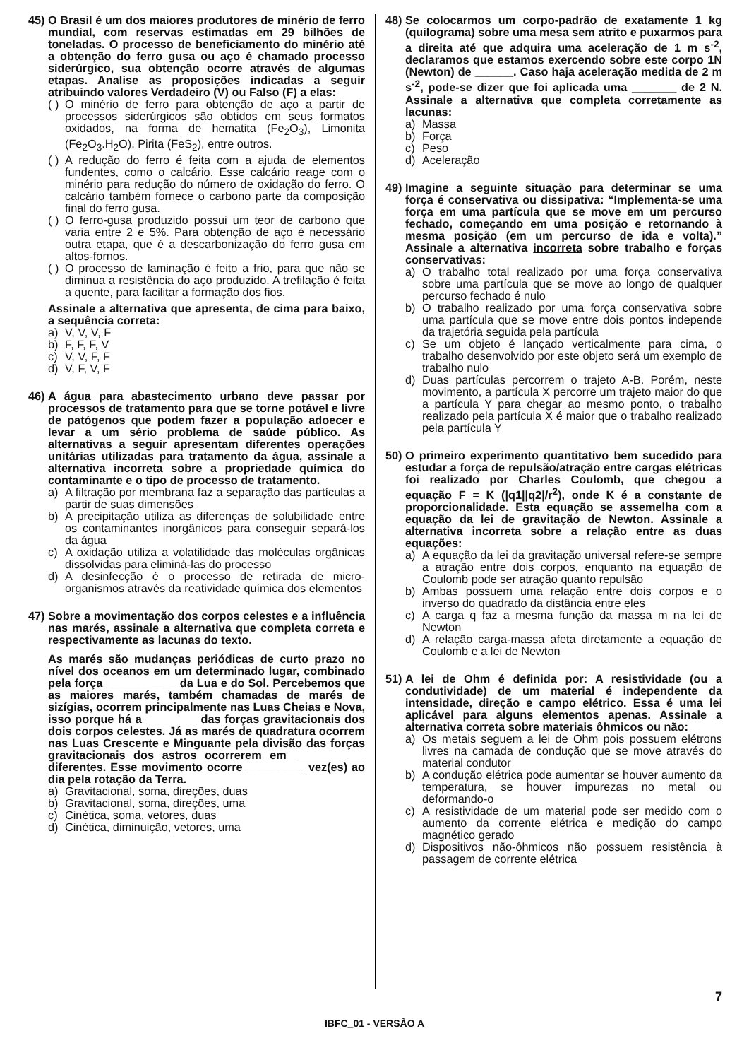45)
O Brasil é um dos maiores produtores de minério de ferro mundial, com reservas estimadas em 29 bilhões de toneladas. O processo de beneficiamento do minério até a obtenção do ferro gusa ou aço é chamado processo siderúrgico, sua obtenção ocorre através de algumas etapas. Analise as proposições indicadas a seguir atribuindo valores Verdadeiro (V) ou Falso (F) a elas:
( ) O minério de ferro para obtenção de aço a partir de processos siderúrgicos são obtidos em seus formatos oxidados, na forma de hematita (Fe<sub>2</sub>O<sub>3</sub>), Limonita (Fe<sub>2</sub>O<sub>3</sub>.H<sub>2</sub>O), Pirita (FeS<sub>2</sub>), entre outros.
( ) A redução do ferro é feita com a ajuda de elementos fundentes, como o calcário. Esse calcário reage com o minério para redução do número de oxidação do ferro. O calcário também fornece o carbono parte da composição final do ferro gusa.
( ) O ferro-gusa produzido possui um teor de carbono que varia entre 2 e 5%. Para obtenção de aço é necessário outra etapa, que é a descarbonização do ferro gusa em altos-fornos.
( ) O processo de laminação é feito a frio, para que não se diminua a resistência do aço produzido. A trefilação é feita a quente, para facilitar a formação dos fios.
Assinale a alternativa que apresenta, de cima para baixo, a sequência correta:
a) V, V, V, F
b) F, F, F, V
c) V, V, F, F
d) V, F, V, F
46)
A água para abastecimento urbano deve passar por processos de tratamento para que se torne potável e livre de patógenos que podem fazer a população adoecer e levar a um sério problema de saúde público. As alternativas a seguir apresentam diferentes operações unitárias utilizadas para tratamento da água, assinale a alternativa incorreta sobre a propriedade química do contaminante e o tipo de processo de tratamento.
a) A filtração por membrana faz a separação das partículas a partir de suas dimensões
b) A precipitação utiliza as diferenças de solubilidade entre os contaminantes inorgânicos para conseguir separá-los da água
c) A oxidação utiliza a volatilidade das moléculas orgânicas dissolvidas para eliminá-las do processo
d) A desinfecção é o processo de retirada de micro-organismos através da reatividade química dos elementos
47)
Sobre a movimentação dos corpos celestes e a influência nas marés, assinale a alternativa que completa correta e respectivamente as lacunas do texto.
As marés são mudanças periódicas de curto prazo no nível dos oceanos em um determinado lugar, combinado pela força ___________ da Lua e do Sol. Percebemos que as maiores marés, também chamadas de marés de sizígias, ocorrem principalmente nas Luas Cheias e Nova, isso porque há a ________ das forças gravitacionais dos dois corpos celestes. Já as marés de quadratura ocorrem nas Luas Crescente e Minguante pela divisão das forças gravitacionais dos astros ocorrerem em ___________ diferentes. Esse movimento ocorre _________ vez(es) ao dia pela rotação da Terra.
a) Gravitacional, soma, direções, duas
b) Gravitacional, soma, direções, uma
c) Cinética, soma, vetores, duas
d) Cinética, diminuição, vetores, uma
48)
Se colocarmos um corpo-padrão de exatamente 1 kg (quilograma) sobre uma mesa sem atrito e puxarmos para a direita até que adquira uma aceleração de 1 m s<sup>-2</sup>, declaramos que estamos exercendo sobre este corpo 1N (Newton) de ______. Caso haja aceleração medida de 2 m s<sup>-2</sup>, pode-se dizer que foi aplicada uma _______ de 2 N. Assinale a alternativa que completa corretamente as lacunas:
a) Massa
b) Força
c) Peso
d) Aceleração
49)
Imagine a seguinte situação para determinar se uma força é conservativa ou dissipativa: “Implementa-se uma força em uma partícula que se move em um percurso fechado, começando em uma posição e retornando à mesma posição (em um percurso de ida e volta).” Assinale a alternativa incorreta sobre trabalho e forças conservativas:
a) O trabalho total realizado por uma força conservativa sobre uma partícula que se move ao longo de qualquer percurso fechado é nulo
b) O trabalho realizado por uma força conservativa sobre uma partícula que se move entre dois pontos independe da trajetória seguida pela partícula
c) Se um objeto é lançado verticalmente para cima, o trabalho desenvolvido por este objeto será um exemplo de trabalho nulo
d) Duas partículas percorrem o trajeto A-B. Porém, neste movimento, a partícula X percorre um trajeto maior do que a partícula Y para chegar ao mesmo ponto, o trabalho realizado pela partícula X é maior que o trabalho realizado pela partícula Y
50)
O primeiro experimento quantitativo bem sucedido para estudar a força de repulsão/atração entre cargas elétricas foi realizado por Charles Coulomb, que chegou a equação F = K (|q1||q2|/r<sup>2</sup>), onde K é a constante de proporcionalidade. Esta equação se assemelha com a equação da lei de gravitação de Newton. Assinale a alternativa incorreta sobre a relação entre as duas equações:
a) A equação da lei da gravitação universal refere-se sempre a atração entre dois corpos, enquanto na equação de Coulomb pode ser atração quanto repulsão
b) Ambas possuem uma relação entre dois corpos e o inverso do quadrado da distância entre eles
c) A carga q faz a mesma função da massa m na lei de Newton
d) A relação carga-massa afeta diretamente a equação de Coulomb e a lei de Newton
51)
A lei de Ohm é definida por: A resistividade (ou a condutividade) de um material é independente da intensidade, direção e campo elétrico. Essa é uma lei aplicável para alguns elementos apenas. Assinale a alternativa correta sobre materiais ôhmicos ou não:
a) Os metais seguem a lei de Ohm pois possuem elétrons livres na camada de condução que se move através do material condutor
b) A condução elétrica pode aumentar se houver aumento da temperatura, se houver impurezas no metal ou deformando-o
c) A resistividade de um material pode ser medido com o aumento da corrente elétrica e medição do campo magnético gerado
d) Dispositivos não-ôhmicos não possuem resistência à passagem de corrente elétrica
IBFC_01 - VERSÃO A
7